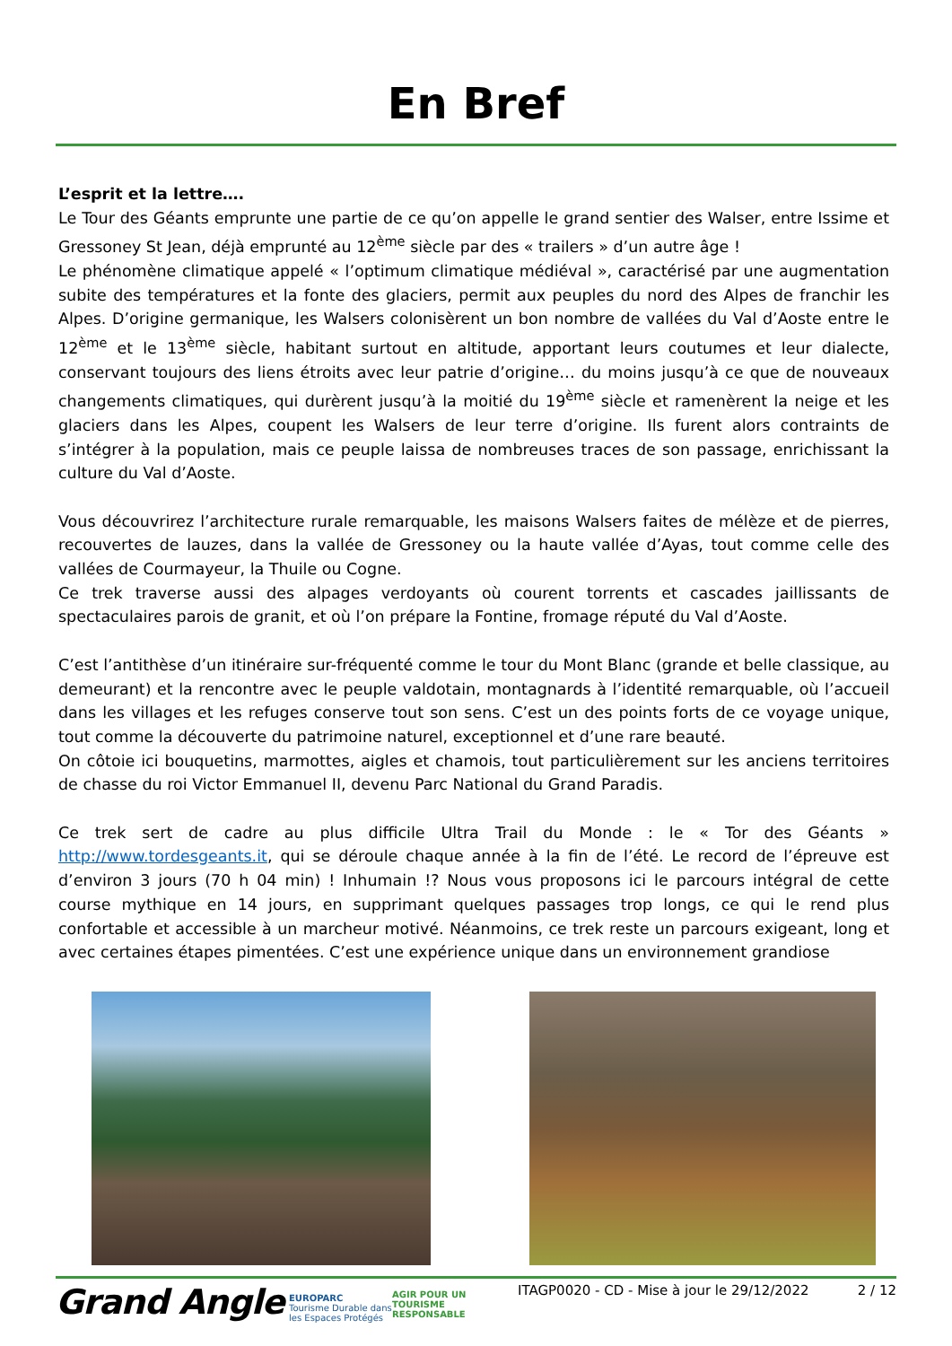En Bref
L’esprit et la lettre….
Le Tour des Géants emprunte une partie de ce qu’on appelle le grand sentier des Walser, entre Issime et Gressoney St Jean, déjà emprunté au 12<sup>ème</sup> siècle par des « trailers » d’un autre âge !
Le phénomène climatique appelé « l’optimum climatique médiéval », caractérisé par une augmentation subite des températures et la fonte des glaciers, permit aux peuples du nord des Alpes de franchir les Alpes. D’origine germanique, les Walsers colonisèrent un bon nombre de vallées du Val d’Aoste entre le 12<sup>ème</sup> et le 13<sup>ème</sup> siècle, habitant surtout en altitude, apportant leurs coutumes et leur dialecte, conservant toujours des liens étroits avec leur patrie d’origine… du moins jusqu’à ce que de nouveaux changements climatiques, qui durèrent jusqu’à la moitié du 19<sup>ème</sup> siècle et ramenèrent la neige et les glaciers dans les Alpes, coupent les Walsers de leur terre d’origine. Ils furent alors contraints de s’intégrer à la population, mais ce peuple laissa de nombreuses traces de son passage, enrichissant la culture du Val d’Aoste.
Vous découvrirez l’architecture rurale remarquable, les maisons Walsers faites de mélèze et de pierres, recouvertes de lauzes, dans la vallée de Gressoney ou la haute vallée d’Ayas, tout comme celle des vallées de Courmayeur, la Thuile ou Cogne.
Ce trek traverse aussi des alpages verdoyants où courent torrents et cascades jaillissants de spectaculaires parois de granit, et où l’on prépare la Fontine, fromage réputé du Val d’Aoste.
C’est l’antithèse d’un itinéraire sur-fréquenté comme le tour du Mont Blanc (grande et belle classique, au demeurant) et la rencontre avec le peuple valdotain, montagnards à l’identité remarquable, où l’accueil dans les villages et les refuges conserve tout son sens. C’est un des points forts de ce voyage unique, tout comme la découverte du patrimoine naturel, exceptionnel et d’une rare beauté.
On côtoie ici bouquetins, marmottes, aigles et chamois, tout particulièrement sur les anciens territoires de chasse du roi Victor Emmanuel II, devenu Parc National du Grand Paradis.
Ce trek sert de cadre au plus difficile Ultra Trail du Monde : le « Tor des Géants » http://www.tordesgeants.it, qui se déroule chaque année à la fin de l’été. Le record de l’épreuve est d’environ 3 jours (70 h 04 min) ! Inhumain !? Nous vous proposons ici le parcours intégral de cette course mythique en 14 jours, en supprimant quelques passages trop longs, ce qui le rend plus confortable et accessible à un marcheur motivé. Néanmoins, ce trek reste un parcours exigeant, long et avec certaines étapes pimentées. C’est une expérience unique dans un environnement grandiose
Grand Angle
EUROPARC
Tourisme Durable dans les Espaces Protégés
AGIR POUR UN TOURISME RESPONSABLE
ITAGP0020 - CD - Mise à jour le 29/12/2022
2 / 12